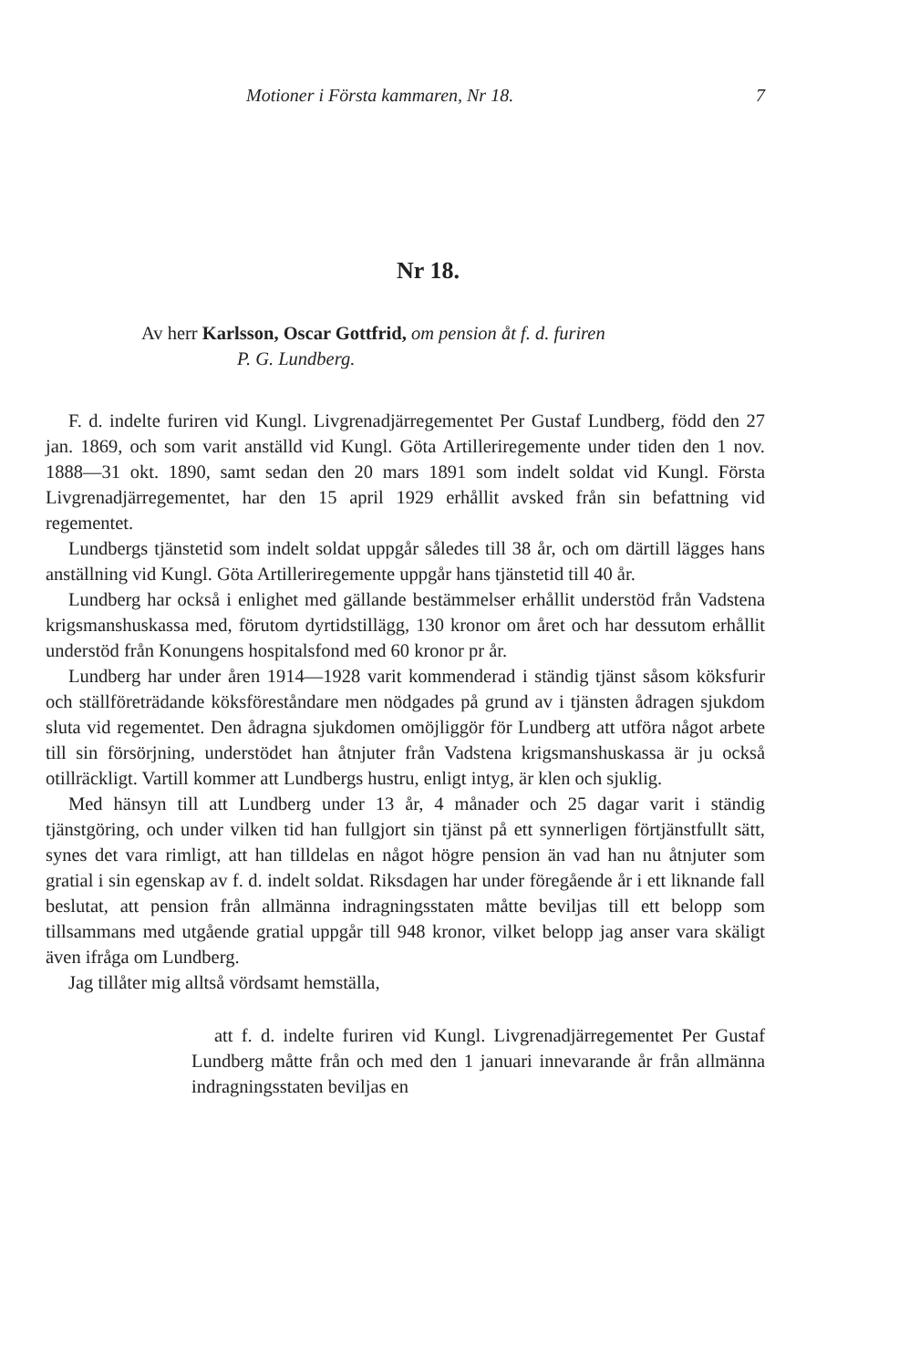Motioner i Första kammaren, Nr 18. 7
Nr 18.
Av herr Karlsson, Oscar Gottfrid, om pension åt f. d. furiren
P. G. Lundberg.
F. d. indelte furiren vid Kungl. Livgrenadjärregementet Per Gustaf Lundberg, född den 27 jan. 1869, och som varit anställd vid Kungl. Göta Artilleriregemente under tiden den 1 nov. 1888—31 okt. 1890, samt sedan den 20 mars 1891 som indelt soldat vid Kungl. Första Livgrenadjärregementet, har den 15 april 1929 erhållit avsked från sin befattning vid regementet.
Lundbergs tjänstetid som indelt soldat uppgår således till 38 år, och om därtill lägges hans anställning vid Kungl. Göta Artilleriregemente uppgår hans tjänstetid till 40 år.
Lundberg har också i enlighet med gällande bestämmelser erhållit understöd från Vadstena krigsmanshuskassa med, förutom dyrtidstillägg, 130 kronor om året och har dessutom erhållit understöd från Konungens hospitalsfond med 60 kronor pr år.
Lundberg har under åren 1914—1928 varit kommenderad i ständig tjänst såsom köksfurir och ställföreträdande köksföreståndare men nödgades på grund av i tjänsten ådragen sjukdom sluta vid regementet. Den ådragna sjukdomen omöjliggör för Lundberg att utföra något arbete till sin försörjning, understödet han åtnjuter från Vadstena krigsmanshuskassa är ju också otillräckligt. Vartill kommer att Lundbergs hustru, enligt intyg, är klen och sjuklig.
Med hänsyn till att Lundberg under 13 år, 4 månader och 25 dagar varit i ständig tjänstgöring, och under vilken tid han fullgjort sin tjänst på ett synnerligen förtjänstfullt sätt, synes det vara rimligt, att han tilldelas en något högre pension än vad han nu åtnjuter som gratial i sin egenskap av f. d. indelt soldat. Riksdagen har under föregående år i ett liknande fall beslutat, att pension från allmänna indragningsstaten måtte beviljas till ett belopp som tillsammans med utgående gratial uppgår till 948 kronor, vilket belopp jag anser vara skäligt även ifråga om Lundberg.
Jag tillåter mig alltså vördsamt hemställa,
att f. d. indelte furiren vid Kungl. Livgrenadjärregementet Per Gustaf Lundberg måtte från och med den 1 januari innevarande år från allmänna indragningsstaten beviljas en